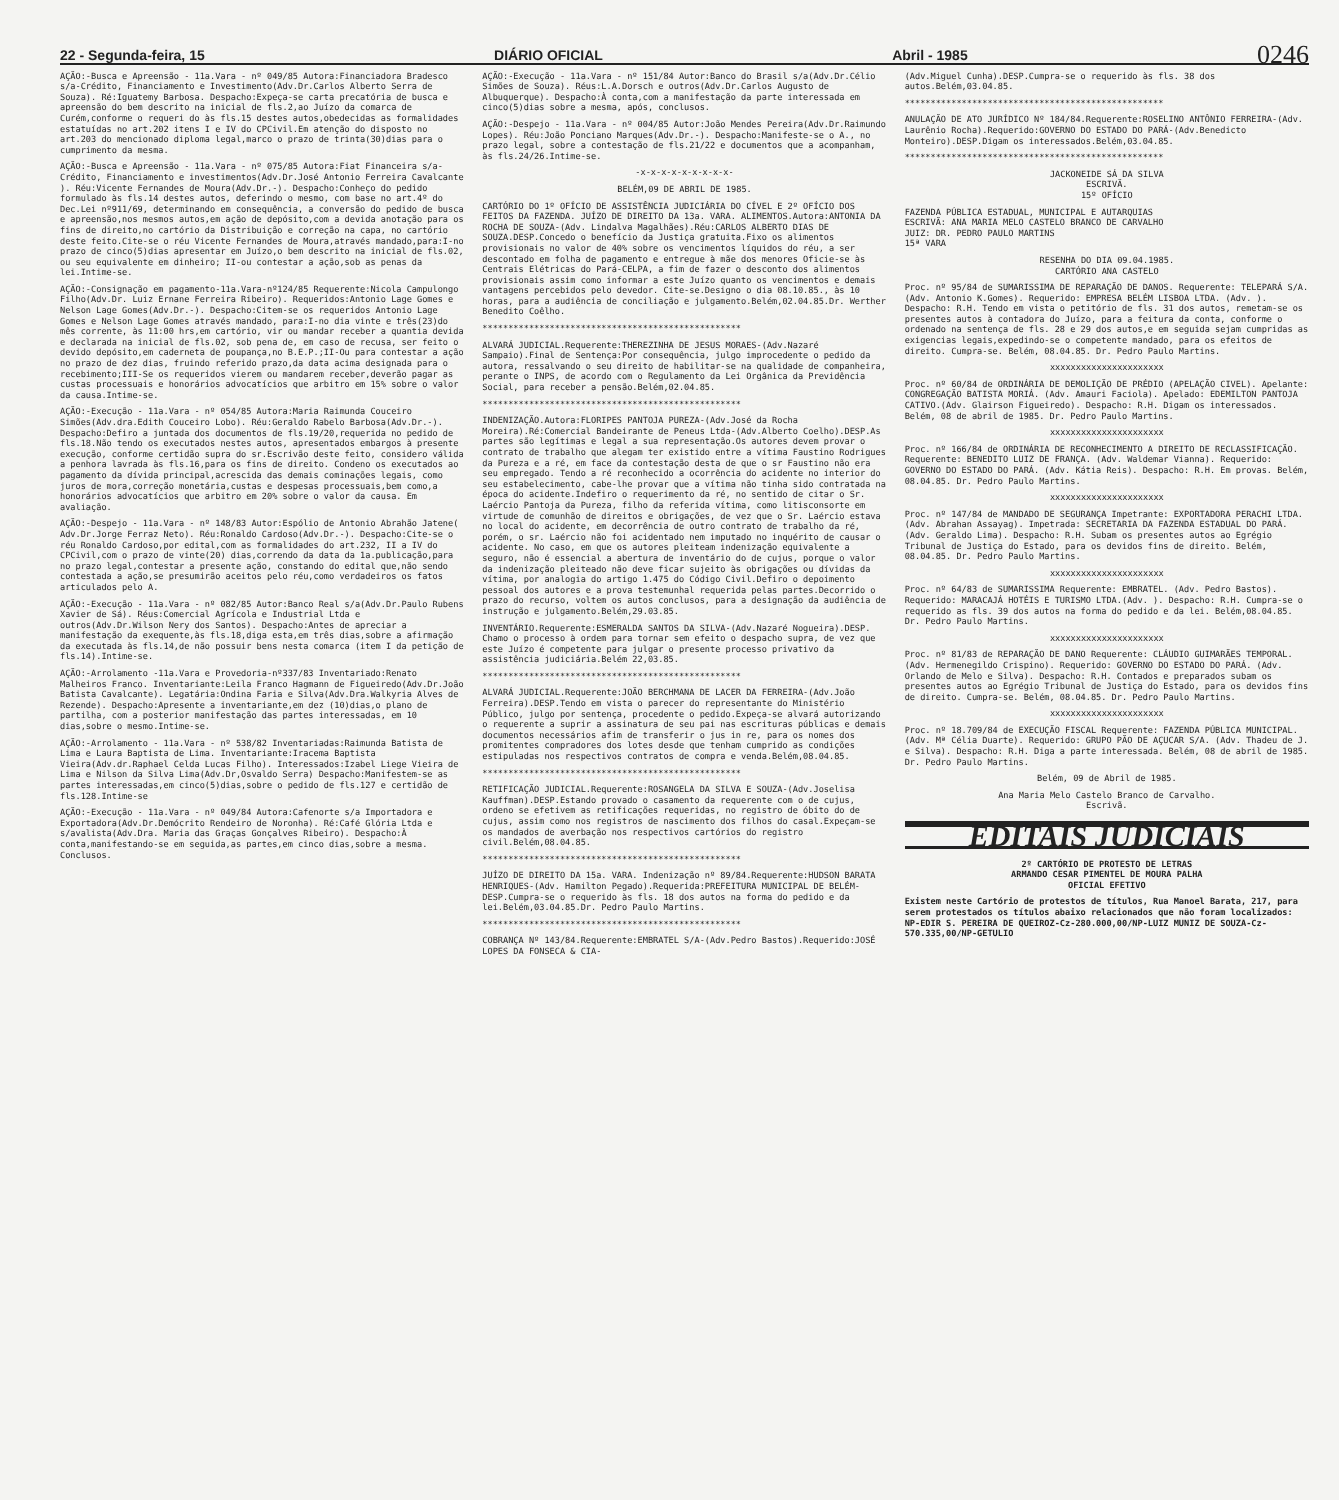22 - Segunda-feira, 15 DIÁRIO OFICIAL Abril - 1985 0246
AÇÃO:-Busca e Apreensão - 11a.Vara - nº 049/85 Autora:Financiadora Bradesco s/a-Crédito, Financiamento e Investimento(Adv.Dr.Carlos Alberto Serra de Souza). Ré:Iguatemy Barbosa. Despacho:Expeça-se carta precatória de busca e apreensão do bem descrito na inicial de fls.2,ao Juízo da comarca de Curém,conforme o requeri do às fls.15 destes autos,obedecidas as formalidades estatuídas no art.202 itens I e IV do CPCivil.Em atenção do disposto no art.203 do mencionado diploma legal,marco o prazo de trinta(30)dias para o cumprimento da mesma.
AÇÃO:-Busca e Apreensão - 11a.Vara - nº 075/85 Autora:Fiat Financeira s/a-Crédito, Financiamento e investimentos(Adv.Dr.José Antonio Ferreira Cavalcante ). Réu:Vicente Fernandes de Moura(Adv.Dr.-). Despacho:Conheço do pedido formulado às fls.14 destes autos, deferindo o mesmo, com base no art.4º do Dec.Lei nº911/69, determinando em consequência, a conversão do pedido de busca e apreensão,nos mesmos autos,em ação de depósito,com a devida anotação para os fins de direito,no cartório da Distribuição e correção na capa, no cartório deste feito.Cite-se o réu Vicente Fernandes de Moura,através mandado,para:I-no prazo de cinco(5)dias apresentar em Juízo,o bem descrito na inicial de fls.02, ou seu equivalente em dinheiro; II-ou contestar a ação,sob as penas da lei.Intime-se.
AÇÃO:-Consignação em pagamento-11a.Vara-nº124/85 Requerente:Nicola Campulongo Filho(Adv.Dr. Luiz Ernane Ferreira Ribeiro). Requeridos:Antonio Lage Gomes e Nelson Lage Gomes(Adv.Dr.-). Despacho:Citem-se os requeridos Antonio Lage Gomes e Nelson Lage Gomes através mandado, para:I-no dia vinte e três(23)do mês corrente, às 11:00 hrs,em cartório, vir ou mandar receber a quantia devida e declarada na inicial de fls.02, sob pena de, em caso de recusa, ser feito o devido depósito,em caderneta de poupança,no B.E.P.;II-Ou para contestar a ação no prazo de dez dias, fruindo referido prazo,da data acima designada para o recebimento;III-Se os requeridos vierem ou mandarem receber,deverão pagar as custas processuais e honorários advocatícios que arbitro em 15% sobre o valor da causa.Intime-se.
AÇÃO:-Execução - 11a.Vara - nº 054/85 Autora:Maria Raimunda Couceiro Simões(Adv.dra.Edith Couceiro Lobo). Réu:Geraldo Rabelo Barbosa(Adv.Dr.-). Despacho:Defiro a juntada dos documentos de fls.19/20,requerida no pedido de fls.18.Não tendo os executados nestes autos, apresentados embargos à presente execução, conforme certidão supra do sr.Escrivão deste feito, considero válida a penhora lavrada às fls.16,para os fins de direito. Condeno os executados ao pagamento da dívida principal,acrescida das demais cominações legais, como juros de mora,correção monetária,custas e despesas processuais,bem como,a honorários advocatícios que arbitro em 20% sobre o valor da causa. Em avaliação.
AÇÃO:-Despejo - 11a.Vara - nº 148/83 Autor:Espólio de Antonio Abrahão Jatene( Adv.Dr.Jorge Ferraz Neto). Réu:Ronaldo Cardoso(Adv.Dr.-). Despacho:Cite-se o réu Ronaldo Cardoso,por edital,com as formalidades do art.232, II a IV do CPCivil,com o prazo de vinte(20) dias,correndo da data da 1a.publicação,para no prazo legal,contestar a presente ação, constando do edital que,não sendo contestada a ação,se presumirão aceitos pelo réu,como verdadeiros os fatos articulados pelo A.
AÇÃO:-Execução - 11a.Vara - nº 082/85 Autor:Banco Real s/a(Adv.Dr.Paulo Rubens Xavier de Sá). Réus:Comercial Agrícola e Industrial Ltda e outros(Adv.Dr.Wilson Nery dos Santos). Despacho:Antes de apreciar a manifestação da exequente,às fls.18,diga esta,em três dias,sobre a afirmação da executada às fls.14,de não possuir bens nesta comarca (item I da petição de fls.14).Intime-se.
AÇÃO:-Arrolamento -11a.Vara e Provedoria-nº337/83 Inventariado:Renato Malheiros Franco. Inventariante:Leila Franco Hagmann de Figueiredo(Adv.Dr.João Batista Cavalcante). Legatária:Ondina Faria e Silva(Adv.Dra.Walkyria Alves de Rezende). Despacho:Apresente a inventariante,em dez (10)dias,o plano de partilha, com a posterior manifestação das partes interessadas, em 10 dias,sobre o mesmo.Intime-se.
AÇÃO:-Arrolamento - 11a.Vara - nº 538/82 Inventariadas:Raimunda Batista de Lima e Laura Baptista de Lima. Inventariante:Iracema Baptista Vieira(Adv.dr.Raphael Celda Lucas Filho). Interessados:Izabel Liege Vieira de Lima e Nilson da Silva Lima(Adv.Dr,Osvaldo Serra) Despacho:Manifestem-se as partes interessadas,em cinco(5)dias,sobre o pedido de fls.127 e certidão de fls.128.Intime-se
AÇÃO:-Execução - 11a.Vara - nº 049/84 Autora:Cafenorte s/a Importadora e Exportadora(Adv.Dr.Demócrito Rendeiro de Noronha). Ré:Café Glória Ltda e s/avalista(Adv.Dra. Maria das Graças Gonçalves Ribeiro). Despacho:À conta,manifestando-se em seguida,as partes,em cinco dias,sobre a mesma. Conclusos.
AÇÃO:-Execução - 11a.Vara - nº 151/84 Autor:Banco do Brasil s/a(Adv.Dr.Célio Simões de Souza). Réus:L.A.Dorsch e outros(Adv.Dr.Carlos Augusto de Albuquerque). Despacho:À conta,com a manifestação da parte interessada em cinco(5)dias sobre a mesma, após, conclusos.
AÇÃO:-Despejo - 11a.Vara - nº 004/85 Autor:João Mendes Pereira(Adv.Dr.Raimundo Lopes). Réu:João Ponciano Marques(Adv.Dr.-). Despacho:Manifeste-se o A., no prazo legal, sobre a contestação de fls.21/22 e documentos que a acompanham, às fls.24/26.Intime-se.
-x-x-x-x-x-x-x-x-x-
BELÉM,09 DE ABRIL DE 1985.
CARTÓRIO DO 1º OFÍCIO DE ASSISTÊNCIA JUDICIÁRIA DO CÍVEL E 2º OFÍCIO DOS FEITOS DA FAZENDA. JUÍZO DE DIREITO DA 13a. VARA. ALIMENTOS.Autora:ANTONIA DA ROCHA DE SOUZA-(Adv. Lindalva Magalhães).Réu:CARLOS ALBERTO DIAS DE SOUZA.DESP.Concedo o benefício da Justiça gratuita.Fixo os alimentos provisionais no valor de 40% sobre os vencimentos líquidos do réu, a ser descontado em folha de pagamento e entregue à mãe dos menores Oficie-se às Centrais Elétricas do Pará-CELPA, a fim de fazer o desconto dos alimentos provisionais assim como informar a este Juízo quanto os vencimentos e demais vantagens percebidos pelo devedor. Cite-se.Designo o dia 08.10.85., às 10 horas, para a audiência de conciliação e julgamento.Belém,02.04.85.Dr. Werther Benedito Coêlho.
**************************************************
ALVARÁ JUDICIAL.Requerente:THEREZINHA DE JESUS MORAES-(Adv.Nazaré Sampaio).Final de Sentença:Por consequência, julgo improcedente o pedido da autora, ressalvando o seu direito de habilitar-se na qualidade de companheira, perante o INPS, de acordo com o Regulamento da Lei Orgânica da Previdência Social, para receber a pensão.Belém,02.04.85.
**************************************************
INDENIZAÇÃO.Autora:FLORIPES PANTOJA PUREZA-(Adv.José da Rocha Moreira).Ré:Comercial Bandeirante de Peneus Ltda-(Adv.Alberto Coelho).DESP.As partes são legítimas e legal a sua representação.Os autores devem provar o contrato de trabalho que alegam ter existido entre a vítima Faustino Rodrigues da Pureza e a ré, em face da contestação desta de que o sr Faustino não era seu empregado. Tendo a ré reconhecido a ocorrência do acidente no interior do seu estabelecimento, cabe-lhe provar que a vítima não tinha sido contratada na época do acidente.Indefiro o requerimento da ré, no sentido de citar o Sr. Laércio Pantoja da Pureza, filho da referida vítima, como litisconsorte em virtude de comunhão de direitos e obrigações, de vez que o Sr. Laércio estava no local do acidente, em decorrência de outro contrato de trabalho da ré, porém, o sr. Laércio não foi acidentado nem imputado no inquérito de causar o acidente. No caso, em que os autores pleiteam indenização equivalente a seguro, não é essencial a abertura de inventário do de cujus, porque o valor da indenização pleiteado não deve ficar sujeito às obrigações ou dívidas da vítima, por analogia do artigo 1.475 do Código Civil.Defiro o depoimento pessoal dos autores e a prova testemunhal requerida pelas partes.Decorrido o prazo do recurso, voltem os autos conclusos, para a designação da audiência de instrução e julgamento.Belém,29.03.85.
INVENTÁRIO.Requerente:ESMERALDA SANTOS DA SILVA-(Adv.Nazaré Nogueira).DESP. Chamo o processo à ordem para tornar sem efeito o despacho supra, de vez que este Juízo é competente para julgar o presente processo privativo da assistência judiciária.Belém 22,03.85.
**************************************************
ALVARÁ JUDICIAL.Requerente:JOÃO BERCHMANA DE LACER DA FERREIRA-(Adv.João Ferreira).DESP.Tendo em vista o parecer do representante do Ministério Público, julgo por sentença, procedente o pedido.Expeça-se alvará autorizando o requerente a suprir a assinatura de seu pai nas escrituras públicas e demais documentos necessários afim de transferir o jus in re, para os nomes dos promitentes compradores dos lotes desde que tenham cumprido as condições estipuladas nos respectivos contratos de compra e venda.Belém,08.04.85.
**************************************************
RETIFICAÇÃO JUDICIAL.Requerente:ROSANGELA DA SILVA E SOUZA-(Adv.Joselisa Kauffman).DESP.Estando provado o casamento da requerente com o de cujus, ordeno se efetivem as retificações requeridas, no registro de óbito do de cujus, assim como nos registros de nascimento dos filhos do casal.Expeçam-se os mandados de averbação nos respectivos cartórios do registro civil.Belém,08.04.85.
**************************************************
JUÍZO DE DIREITO DA 15a. VARA. Indenização nº 89/84.Requerente:HUDSON BARATA HENRIQUES-(Adv. Hamilton Pegado).Requerida:PREFEITURA MUNICIPAL DE BELÉM-DESP.Cumpra-se o requerido às fls. 18 dos autos na forma do pedido e da lei.Belém,03.04.85.Dr. Pedro Paulo Martins.
**************************************************
COBRANÇA Nº 143/84.Requerente:EMBRATEL S/A-(Adv.Pedro Bastos).Requerido:JOSÉ LOPES DA FONSECA & CIA-
(Adv.Miguel Cunha).DESP.Cumpra-se o requerido às fls. 38 dos autos.Belém,03.04.85.
**************************************************
ANULAÇÃO DE ATO JURÍDICO Nº 184/84.Requerente:ROSELINO ANTÔNIO FERREIRA-(Adv. Laurênio Rocha).Requerido:GOVERNO DO ESTADO DO PARÁ-(Adv.Benedicto Monteiro).DESP.Digam os interessados.Belém,03.04.85.
**************************************************
JACKONEIDE SÁ DA SILVA
ESCRIVÃ.
15º OFÍCIO
FAZENDA PÚBLICA ESTADUAL, MUNICIPAL E AUTARQUIAS
ESCRIVÃ: ANA MARIA MELO CASTELO BRANCO DE CARVALHO
JUIZ: DR. PEDRO PAULO MARTINS
15ª VARA
RESENHA DO DIA 09.04.1985.
CARTÓRIO ANA CASTELO
Proc. nº 95/84 de SUMARISSIMA DE REPARAÇÃO DE DANOS. Requerente: TELEPARÁ S/A. (Adv. Antonio K.Gomes). Requerido: EMPRESA BELÉM LISBOA LTDA. (Adv. ). Despacho: R.H. Tendo em vista o petitório de fls. 31 dos autos, remetam-se os presentes autos à contadora do Juízo, para a feitura da conta, conforme o ordenado na sentença de fls. 28 e 29 dos autos,e em seguida sejam cumpridas as exigencias legais,expedindo-se o competente mandado, para os efeitos de direito. Cumpra-se. Belém, 08.04.85. Dr. Pedro Paulo Martins.
xxxxxxxxxxxxxxxxxxxxxx
Proc. nº 60/84 de ORDINÁRIA DE DEMOLIÇÃO DE PRÉDIO (APELAÇÃO CIVEL). Apelante: CONGREGAÇÃO BATISTA MORIÁ. (Adv. Amauri Faciola). Apelado: EDEMILTON PANTOJA CATIVO.(Adv. Glairson Figueiredo). Despacho: R.H. Digam os interessados. Belém, 08 de abril de 1985. Dr. Pedro Paulo Martins.
xxxxxxxxxxxxxxxxxxxxxx
Proc. nº 166/84 de ORDINÁRIA DE RECONHECIMENTO A DIREITO DE RECLASSIFICAÇÃO. Requerente: BENEDITO LUIZ DE FRANÇA. (Adv. Waldemar Vianna). Requerido: GOVERNO DO ESTADO DO PARÁ. (Adv. Kátia Reis). Despacho: R.H. Em provas. Belém, 08.04.85. Dr. Pedro Paulo Martins.
xxxxxxxxxxxxxxxxxxxxxx
Proc. nº 147/84 de MANDADO DE SEGURANÇA Impetrante: EXPORTADORA PERACHI LTDA.(Adv. Abrahan Assayag). Impetrada: SECRETARIA DA FAZENDA ESTADUAL DO PARÁ. (Adv. Geraldo Lima). Despacho: R.H. Subam os presentes autos ao Egrégio Tribunal de Justiça do Estado, para os devidos fins de direito. Belém, 08.04.85. Dr. Pedro Paulo Martins.
xxxxxxxxxxxxxxxxxxxxxx
Proc. nº 64/83 de SUMARISSIMA Requerente: EMBRATEL. (Adv. Pedro Bastos). Requerido: MARACAJÁ HOTÉIS E TURISMO LTDA.(Adv. ). Despacho: R.H. Cumpra-se o requerido as fls. 39 dos autos na forma do pedido e da lei. Belém,08.04.85. Dr. Pedro Paulo Martins.
xxxxxxxxxxxxxxxxxxxxxx
Proc. nº 81/83 de REPARAÇÃO DE DANO Requerente: CLÁUDIO GUIMARÃES TEMPORAL. (Adv. Hermenegildo Crispino). Requerido: GOVERNO DO ESTADO DO PARÁ. (Adv. Orlando de Melo e Silva). Despacho: R.H. Contados e preparados subam os presentes autos ao Egrégio Tribunal de Justiça do Estado, para os devidos fins de direito. Cumpra-se. Belém, 08.04.85. Dr. Pedro Paulo Martins.
xxxxxxxxxxxxxxxxxxxxxx
Proc. nº 18.709/84 de EXECUÇÃO FISCAL Requerente: FAZENDA PÚBLICA MUNICIPAL.(Adv. Mª Célia Duarte). Requerido: GRUPO PÃO DE AÇUCAR S/A. (Adv. Thadeu de J. e Silva). Despacho: R.H. Diga a parte interessada. Belém, 08 de abril de 1985. Dr. Pedro Paulo Martins.
Belém, 09 de Abril de 1985.
Ana Maria Melo Castelo Branco de Carvalho.
Escrivã.
EDITAIS JUDICIAIS
2º CARTÓRIO DE PROTESTO DE LETRAS
ARMANDO CESAR PIMENTEL DE MOURA PALHA
OFICIAL EFETIVO
Existem neste Cartório de protestos de títulos, Rua Manoel Barata, 217, para serem protestados os títulos abaixo relacionados que não foram localizados: NP-EDIR S. PEREIRA DE QUEIROZ-Cz-280.000,00/NP-LUIZ MUNIZ DE SOUZA-Cz-570.335,00/NP-GETULIO